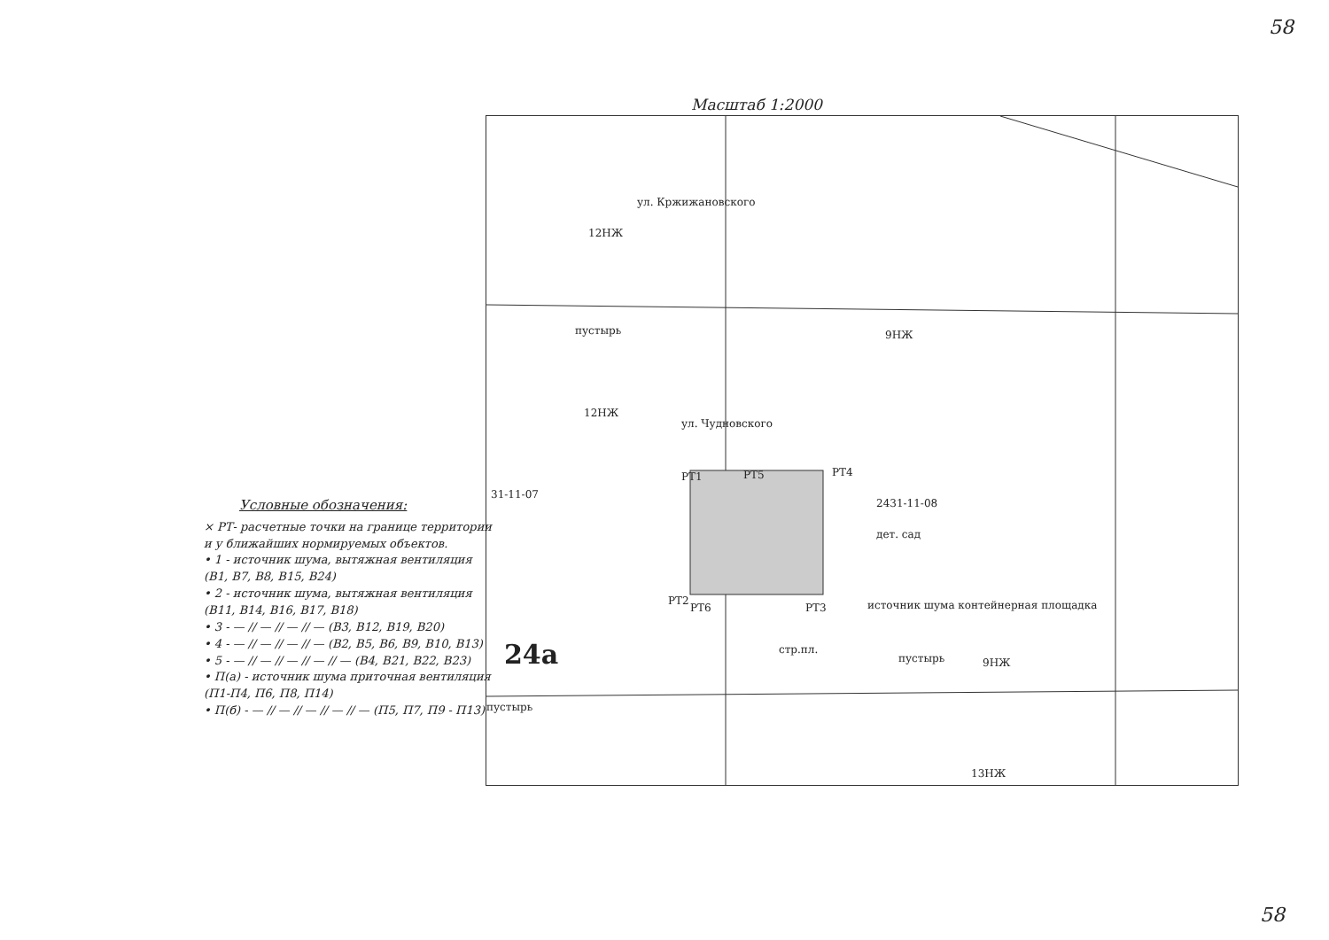58
Масштаб 1:2000
Условные обозначения:
× РТ- расчетные точки на границе территории и у ближайших нормируемых объектов.
• 1 - источник шума, вытяжная вентиляция (В1, В7, В8, В15, В24)
• 2 - источник шума, вытяжная вентиляция (В11, В14, В16, В17, В18)
• 3 - — // — // — // — (В3, В12, В19, В20)
• 4 - — // — // — // — (В2, В5, В6, В9, В10, В13)
• 5 - — // — // — // — // — (В4, В21, В22, В23)
• П(а) - источник шума приточная вентиляция (П1-П4, П6, П8, П14)
• П(б) - — // — // — // — // — (П5, П7, П9 - П13)
пустырь
12НЖ
12НЖ
9НЖ
31-11-07
2431-11-08
РТ1 РТ5 РТ4
РТ2
РТ6 РТ3
дет. сад
источник шума контейнерная площадка
24а стр.пл.
пустырь 9НЖ
13НЖ
пустырь
ул. Кржижановского
ул. Чудновского
58